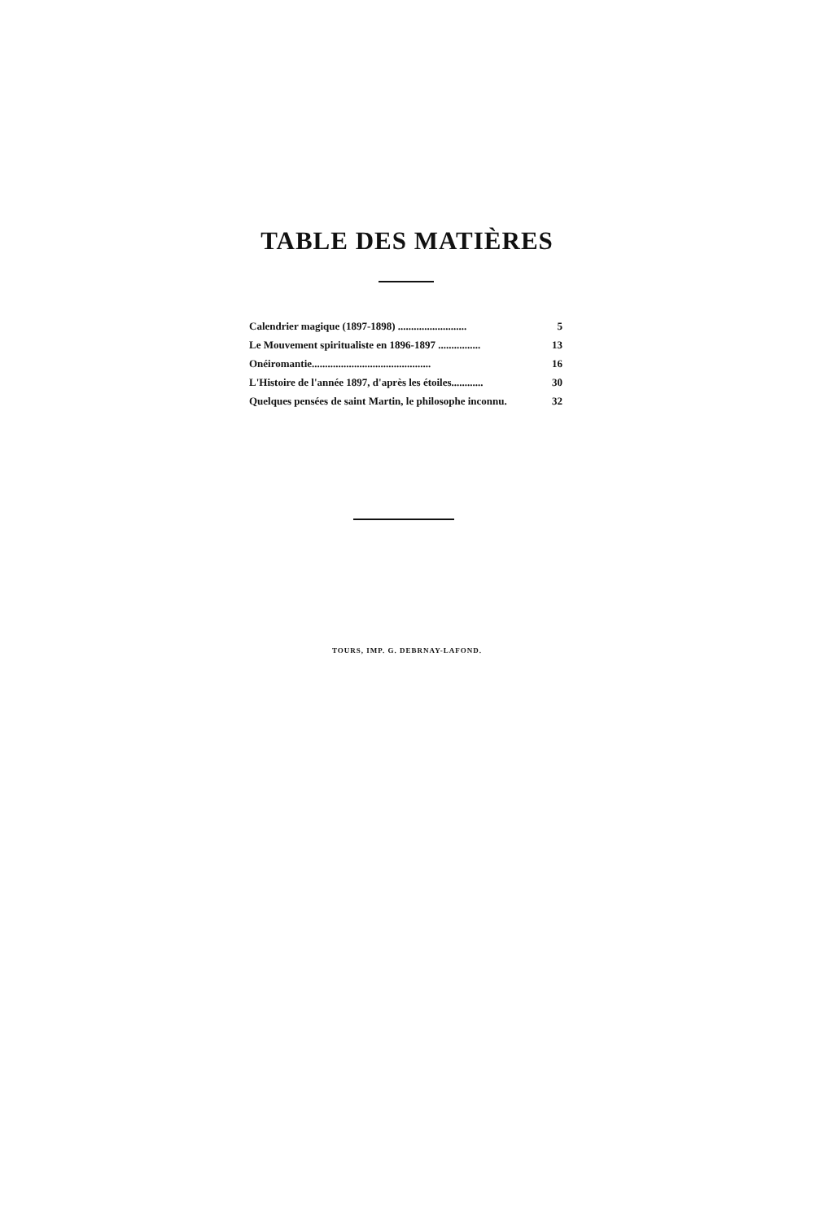TABLE DES MATIÈRES
Calendrier magique (1897-1898) .......................... 5
Le Mouvement spiritualiste en 1896-1897 ................ 13
Onéiromantie............................................. 16
L'Histoire de l'année 1897, d'après les étoiles............ 30
Quelques pensées de saint Martin, le philosophe inconnu. 32
TOURS, IMP. G. DEBRNAY-LAFOND.